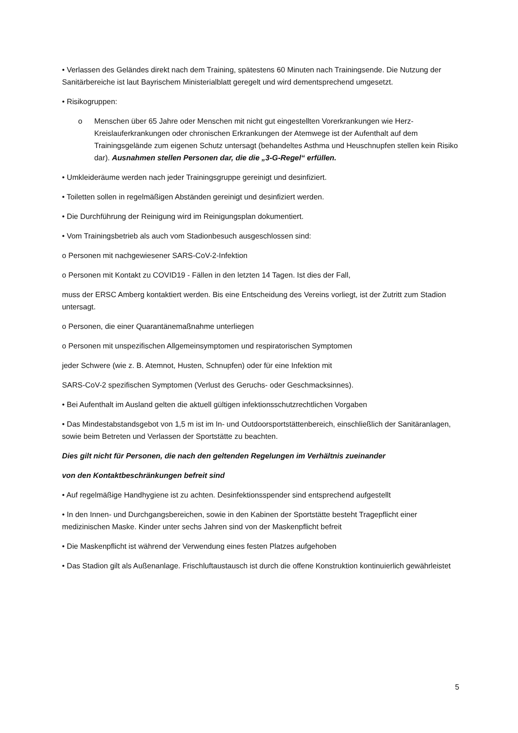• Verlassen des Geländes direkt nach dem Training, spätestens 60 Minuten nach Trainingsende. Die Nutzung der Sanitärbereiche ist laut Bayrischem Ministerialblatt geregelt und wird dementsprechend umgesetzt.
• Risikogruppen:
o Menschen über 65 Jahre oder Menschen mit nicht gut eingestellten Vorerkrankungen wie Herz-Kreislauferkrankungen oder chronischen Erkrankungen der Atemwege ist der Aufenthalt auf dem Trainingsgelände zum eigenen Schutz untersagt (behandeltes Asthma und Heuschnupfen stellen kein Risiko dar). Ausnahmen stellen Personen dar, die die „3-G-Regel“ erfüllen.
• Umkleideräume werden nach jeder Trainingsgruppe gereinigt und desinfiziert.
• Toiletten sollen in regelmäßigen Abständen gereinigt und desinfiziert werden.
• Die Durchführung der Reinigung wird im Reinigungsplan dokumentiert.
• Vom Trainingsbetrieb als auch vom Stadionbesuch ausgeschlossen sind:
o Personen mit nachgewiesener SARS-CoV-2-Infektion
o Personen mit Kontakt zu COVID19 - Fällen in den letzten 14 Tagen. Ist dies der Fall,
muss der ERSC Amberg kontaktiert werden. Bis eine Entscheidung des Vereins vorliegt, ist der Zutritt zum Stadion untersagt.
o Personen, die einer Quarantänemaßnahme unterliegen
o Personen mit unspezifischen Allgemeinsymptomen und respiratorischen Symptomen
jeder Schwere (wie z. B. Atemnot, Husten, Schnupfen) oder für eine Infektion mit
SARS-CoV-2 spezifischen Symptomen (Verlust des Geruchs- oder Geschmacksinnes).
• Bei Aufenthalt im Ausland gelten die aktuell gültigen infektionsschutzrechtlichen Vorgaben
• Das Mindestabstandsgebot von 1,5 m ist im In- und Outdoorsportstättenbereich, einschließlich der Sanitäranlagen, sowie beim Betreten und Verlassen der Sportstätte zu beachten.
Dies gilt nicht für Personen, die nach den geltenden Regelungen im Verhältnis zueinander
von den Kontaktbeschränkungen befreit sind
• Auf regelmäßige Handhygiene ist zu achten. Desinfektionsspender sind entsprechend aufgestellt
• In den Innen- und Durchgangsbereichen, sowie in den Kabinen der Sportstätte besteht Tragepflicht einer medizinischen Maske. Kinder unter sechs Jahren sind von der Maskenpflicht befreit
• Die Maskenpflicht ist während der Verwendung eines festen Platzes aufgehoben
• Das Stadion gilt als Außenanlage. Frischluftaustausch ist durch die offene Konstruktion kontinuierlich gewährleistet
5